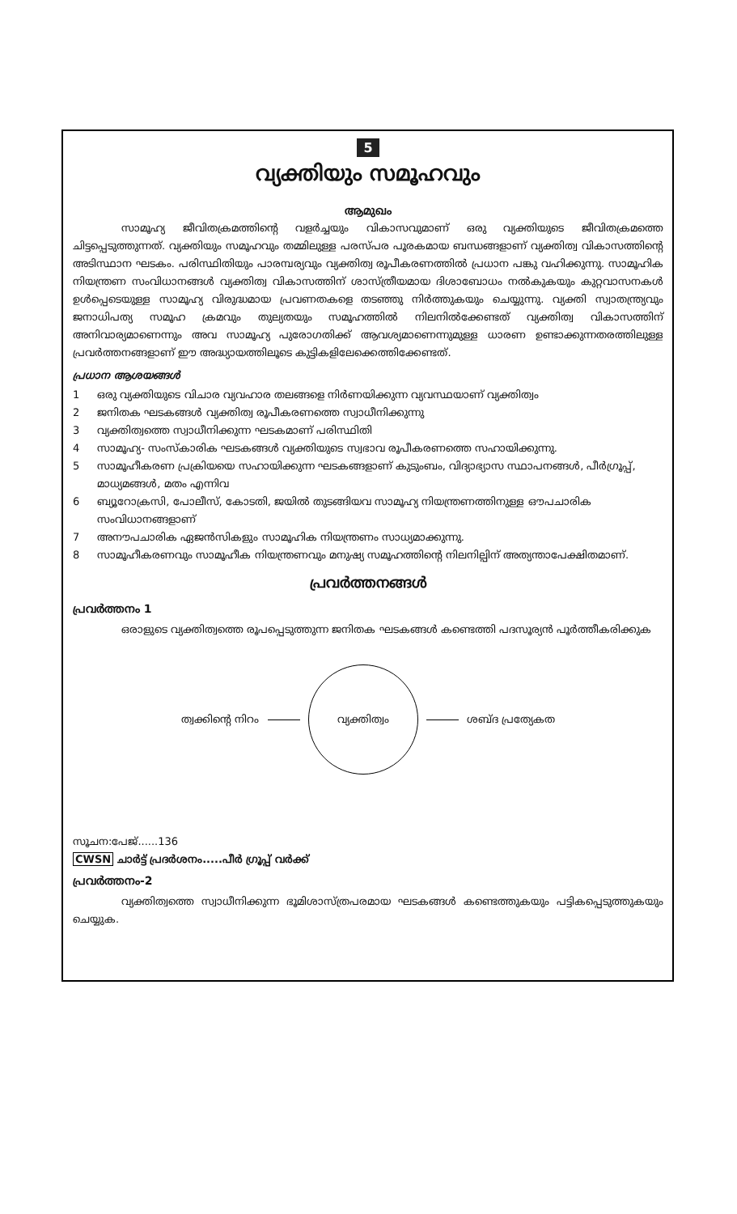5
വ്യക്തിയും സമൂഹവും
ആമുഖം
സാമൂഹ്യ ജീവിതക്രമത്തിന്റെ വളർച്ചയും വികാസവുമാണ് ഒരു വ്യക്തിയുടെ ജീവിതക്രമത്തെ ചിട്ടപ്പെടുത്തുന്നത്. വ്യക്തിയും സമൂഹവും തമ്മിലുള്ള പരസ്പര പൂരകമായ ബന്ധങ്ങളാണ് വ്യക്തിത്വ വികാസത്തിന്റെ അടിസ്ഥാന ഘടകം. പരിസ്ഥിതിയും പാരമ്പര്യവും വ്യക്തിത്വ രൂപീകരണത്തിൽ പ്രധാന പങ്കു വഹിക്കുന്നു. സാമൂഹിക നിയന്ത്രണ സംവിധാനങ്ങൾ വ്യക്തിത്വ വികാസത്തിന് ശാസ്ത്രീയമായ ദിശാബോധം നൽകുകയും കുറ്റവാസനകൾ ഉൾപ്പെടെയുള്ള സാമൂഹ്യ വിരുദ്ധമായ പ്രവണതകളെ തടഞ്ഞു നിർത്തുകയും ചെയ്യുന്നു. വ്യക്തി സ്വാതന്ത്ര്യവും ജനാധിപത്യ സമൂഹ ക്രമവും തുല്യതയും സമൂഹത്തിൽ നിലനിൽക്കേണ്ടത് വ്യക്തിത്വ വികാസത്തിന് അനിവാര്യമാണെന്നും അവ സാമൂഹ്യ പുരോഗതിക്ക് ആവശ്യമാണെന്നുമുള്ള ധാരണ ഉണ്ടാക്കുന്നതരത്തിലുള്ള പ്രവർത്തനങ്ങളാണ് ഈ അദ്ധ്യായത്തിലൂടെ കുട്ടികളിലേക്കെത്തിക്കേണ്ടത്.
പ്രധാന ആശയങ്ങൾ
1 ഒരു വ്യക്തിയുടെ വിചാര വ്യവഹാര തലങ്ങളെ നിർണയിക്കുന്ന വ്യവസ്ഥയാണ് വ്യക്തിത്വം
2 ജനിതക ഘടകങ്ങൾ വ്യക്തിത്വ രൂപീകരണത്തെ സ്വാധീനിക്കുന്നു
3 വ്യക്തിത്വത്തെ സ്വാധീനിക്കുന്ന ഘടകമാണ് പരിസ്ഥിതി
4 സാമൂഹ്യ- സംസ്കാരിക ഘടകങ്ങൾ വ്യക്തിയുടെ സ്വഭാവ രൂപീകരണത്തെ സഹായിക്കുന്നു.
5 സാമൂഹീകരണ പ്രക്രിയയെ സഹായിക്കുന്ന ഘടകങ്ങളാണ് കുടുംബം, വിദ്യാഭ്യാസ സ്ഥാപനങ്ങൾ, പീർഗ്രൂപ്പ്, മാധ്യമങ്ങൾ, മതം എന്നിവ
6 ബ്യൂറോക്രസി, പോലീസ്, കോടതി, ജയിൽ തുടങ്ങിയവ സാമൂഹ്യ നിയന്ത്രണത്തിനുള്ള ഔപചാരിക സംവിധാനങ്ങളാണ്
7 അനൗപചാരിക ഏജൻസികളും സാമൂഹിക നിയന്ത്രണം സാധ്യമാക്കുന്നു.
8 സാമൂഹീകരണവും സാമൂഹീക നിയന്ത്രണവും മനുഷ്യ സമൂഹത്തിന്റെ നിലനില്പിന് അത്യന്താപേക്ഷിതമാണ്.
പ്രവർത്തനങ്ങൾ
പ്രവർത്തനം 1
ഒരാളുടെ വ്യക്തിത്വത്തെ രൂപപ്പെടുത്തുന്ന ജനിതക ഘടകങ്ങൾ കണ്ടെത്തി പദസൂര്യൻ പൂർത്തീകരിക്കുക
ത്വക്കിന്റെ നിറം
വ്യക്തിത്വം
ശബ്ദ പ്രത്യേകത
സൂചന:പേജ്......136
CWSN ചാർട്ട് പ്രദർശനം.....പീർ ഗ്രൂപ്പ് വർക്ക്
പ്രവർത്തനം-2
വ്യക്തിത്വത്തെ സ്വാധീനിക്കുന്ന ഭൂമിശാസ്ത്രപരമായ ഘടകങ്ങൾ കണ്ടെത്തുകയും പട്ടികപ്പെടുത്തുകയും ചെയ്യുക.